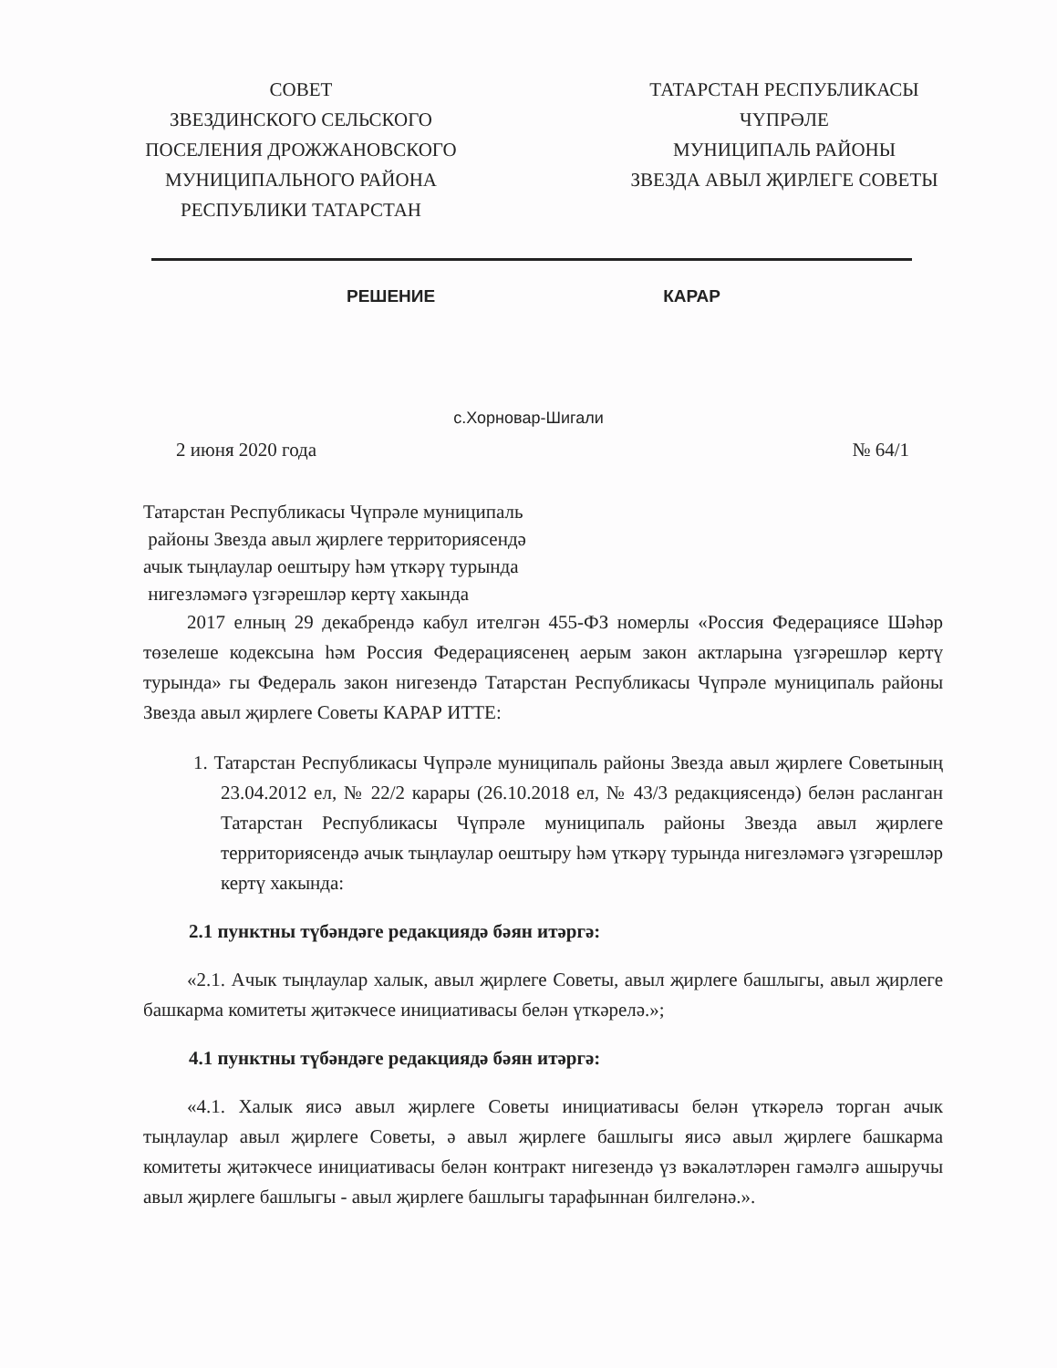СОВЕТ
ЗВЕЗДИНСКОГО СЕЛЬСКОГО
ПОСЕЛЕНИЯ ДРОЖЖАНОВСКОГО
МУНИЦИПАЛЬНОГО РАЙОНА
РЕСПУБЛИКИ ТАТАРСТАН
ТАТАРСТАН РЕСПУБЛИКАСЫ
ЧҮПРӘЛЕ
МУНИЦИПАЛЬ РАЙОНЫ
ЗВЕЗДА АВЫЛ ҖИРЛЕГЕ СОВЕТЫ
РЕШЕНИЕ КАРАР
с.Хорновар-Шигали
2 июня 2020 года № 64/1
Татарстан Республикасы Чүпрәле муниципаль
районы Звезда авыл җирлеге территориясендә
ачык тыңлаулар оештыру һәм үткәрү турында
нигезләмәгә үзгәрешләр кертү хакында
2017 елның 29 декабрендә кабул ителгән 455-ФЗ номерлы «Россия Федерациясе Шәһәр төзелеше кодексына һәм Россия Федерациясенең аерым закон актларына үзгәрешләр кертү турында» гы Федераль закон нигезендә Татарстан Республикасы Чүпрәле муниципаль районы Звезда авыл җирлеге Советы КАРАР ИТТЕ:
1. Татарстан Республикасы Чүпрәле муниципаль районы Звезда авыл җирлеге Советының 23.04.2012 ел, № 22/2 карары (26.10.2018 ел, № 43/3 редакциясендә) белән расланган Татарстан Республикасы Чүпрәле муниципаль районы Звезда авыл җирлеге территориясендә ачык тыңлаулар оештыру һәм үткәрү турында нигезләмәгә үзгәрешләр кертү хакында:
2.1 пунктны түбәндәге редакциядә бәян итәргә:
«2.1. Ачык тыңлаулар халык, авыл җирлеге Советы, авыл җирлеге башлыгы, авыл җирлеге башкарма комитеты җитәкчесе инициативасы белән үткәрелә.»;
4.1 пунктны түбәндәге редакциядә бәян итәргә:
«4.1. Халык яисә авыл җирлеге Советы инициативасы белән үткәрелә торган ачык тыңлаулар авыл җирлеге Советы, ә авыл җирлеге башлыгы яисә авыл җирлеге башкарма комитеты җитәкчесе инициативасы белән контракт нигезендә үз вәкаләтләрен гамәлгә ашыручы авыл җирлеге башлыгы - авыл җирлеге башлыгы тарафыннан билгеләнә.».